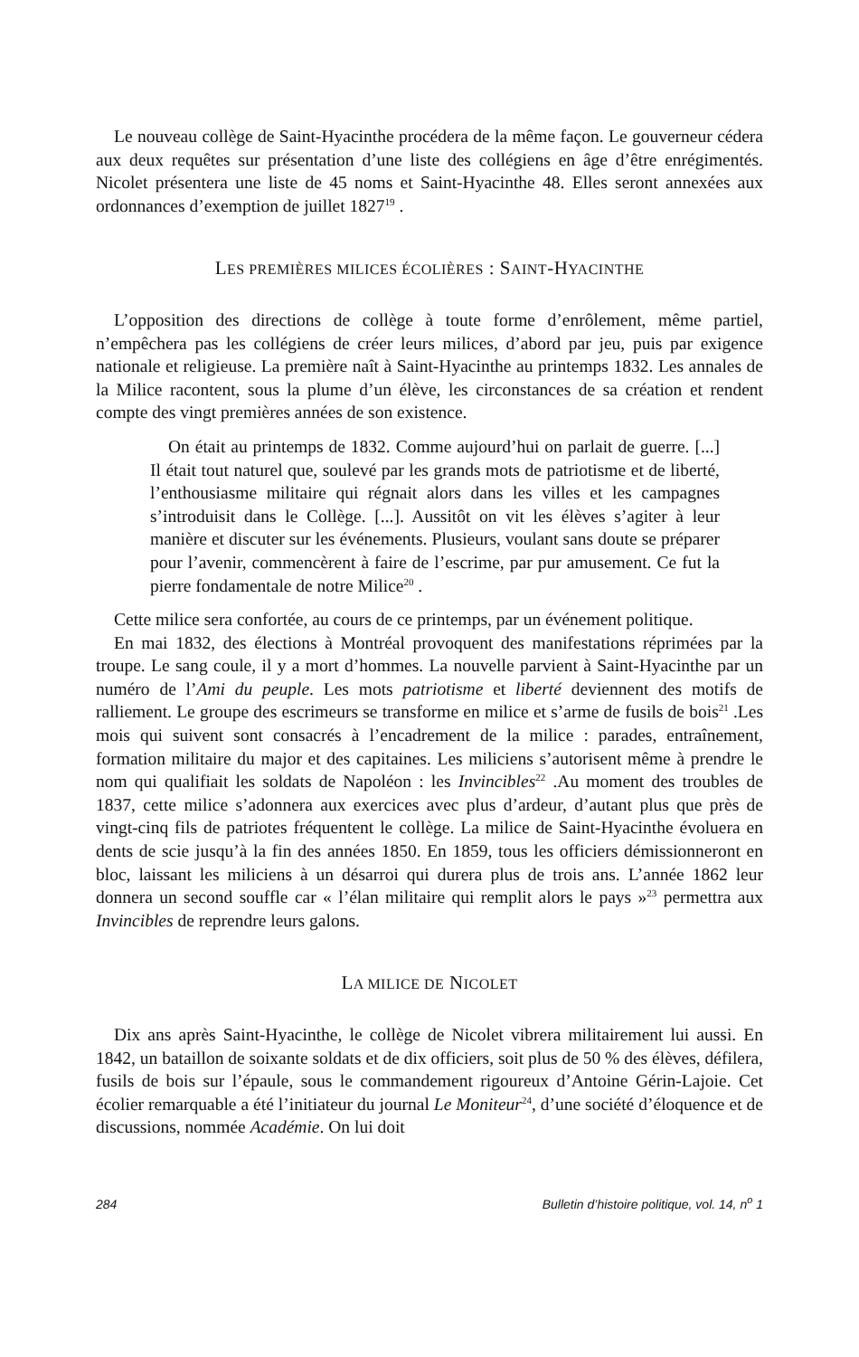Le nouveau collège de Saint-Hyacinthe procédera de la même façon. Le gouverneur cédera aux deux requêtes sur présentation d’une liste des collégiens en âge d’être enrégimentés. Nicolet présentera une liste de 45 noms et Saint-Hyacinthe 48. Elles seront annexées aux ordonnances d’exemption de juillet 1827<sup>19</sup> .
LES PREMIÈRES MILICES ÉCOLIÈRES : SAINT-HYACINTHE
L’opposition des directions de collège à toute forme d’enrôlement, même partiel, n’empêchera pas les collégiens de créer leurs milices, d’abord par jeu, puis par exigence nationale et religieuse. La première naît à Saint-Hyacinthe au printemps 1832. Les annales de la Milice racontent, sous la plume d’un élève, les circonstances de sa création et rendent compte des vingt premières années de son existence.
On était au printemps de 1832. Comme aujourd’hui on parlait de guerre. [...] Il était tout naturel que, soulevé par les grands mots de patriotisme et de liberté, l’enthousiasme militaire qui régnait alors dans les villes et les campagnes s’introduisit dans le Collège. [...]. Aussitôt on vit les élèves s’agiter à leur manière et discuter sur les événements. Plusieurs, voulant sans doute se préparer pour l’avenir, commencèrent à faire de l’escrime, par pur amusement. Ce fut la pierre fondamentale de notre Milice<sup>20</sup> .
Cette milice sera confortée, au cours de ce printemps, par un événement politique.
En mai 1832, des élections à Montréal provoquent des manifestations réprimées par la troupe. Le sang coule, il y a mort d’hommes. La nouvelle parvient à Saint-Hyacinthe par un numéro de l’Ami du peuple. Les mots patriotisme et liberté deviennent des motifs de ralliement. Le groupe des escrimeurs se transforme en milice et s’arme de fusils de bois<sup>21</sup> .Les mois qui suivent sont consacrés à l’encadrement de la milice : parades, entraînement, formation militaire du major et des capitaines. Les miliciens s’autorisent même à prendre le nom qui qualifiait les soldats de Napoléon : les Invincibles<sup>22</sup> .Au moment des troubles de 1837, cette milice s’adonnera aux exercices avec plus d’ardeur, d’autant plus que près de vingt-cinq fils de patriotes fréquentent le collège. La milice de Saint-Hyacinthe évoluera en dents de scie jusqu’à la fin des années 1850. En 1859, tous les officiers démissionneront en bloc, laissant les miliciens à un désarroi qui durera plus de trois ans. L’année 1862 leur donnera un second souffle car « l’élan militaire qui remplit alors le pays »<sup>23</sup> permettra aux Invincibles de reprendre leurs galons.
LA MILICE DE NICOLET
Dix ans après Saint-Hyacinthe, le collège de Nicolet vibrera militairement lui aussi. En 1842, un bataillon de soixante soldats et de dix officiers, soit plus de 50 % des élèves, défilera, fusils de bois sur l’épaule, sous le commandement rigoureux d’Antoine Gérin-Lajoie. Cet écolier remarquable a été l’initiateur du journal Le Moniteur<sup>24</sup>, d’une société d’éloquence et de discussions, nommée Académie. On lui doit
284 Bulletin d’histoire politique, vol. 14, n<sup>o</sup> 1